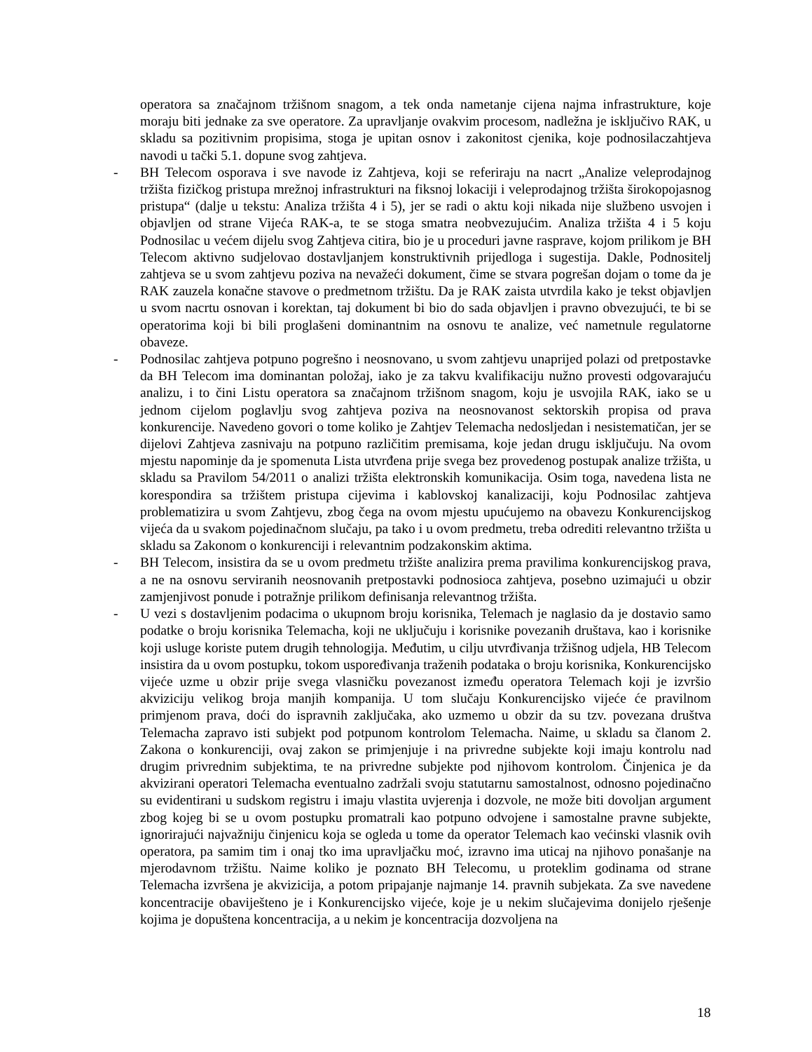operatora sa značajnom tržišnom snagom, a tek onda nametanje cijena najma infrastrukture, koje moraju biti jednake za sve operatore. Za upravljanje ovakvim procesom, nadležna je isključivo RAK, u skladu sa pozitivnim propisima, stoga je upitan osnov i zakonitost cjenika, koje podnosilaczahtjeva navodi u tački 5.1. dopune svog zahtjeva.
- BH Telecom osporava i sve navode iz Zahtjeva, koji se referiraju na nacrt „Analize veleprodajnog tržišta fizičkog pristupa mrežnoj infrastrukturi na fiksnoj lokaciji i veleprodajnog tržišta širokopojasnog pristupa“ (dalje u tekstu: Analiza tržišta 4 i 5), jer se radi o aktu koji nikada nije službeno usvojen i objavljen od strane Vijeća RAK-a, te se stoga smatra neobvezujućim. Analiza tržišta 4 i 5 koju Podnosilac u većem dijelu svog Zahtjeva citira, bio je u proceduri javne rasprave, kojom prilikom je BH Telecom aktivno sudjelovao dostavljanjem konstruktivnih prijedloga i sugestija. Dakle, Podnositelj zahtjeva se u svom zahtjevu poziva na nevažeći dokument, čime se stvara pogrešan dojam o tome da je RAK zauzela konačne stavove o predmetnom tržištu. Da je RAK zaista utvrdila kako je tekst objavljen u svom nacrtu osnovan i korektan, taj dokument bi bio do sada objavljen i pravno obvezujući, te bi se operatorima koji bi bili proglašeni dominantnim na osnovu te analize, već nametnule regulatorne obaveze.
- Podnosilac zahtjeva potpuno pogrešno i neosnovano, u svom zahtjevu unaprijed polazi od pretpostavke da BH Telecom ima dominantan položaj, iako je za takvu kvalifikaciju nužno provesti odgovarajuću analizu, i to čini Listu operatora sa značajnom tržišnom snagom, koju je usvojila RAK, iako se u jednom cijelom poglavlju svog zahtjeva poziva na neosnovanost sektorskih propisa od prava konkurencije. Navedeno govori o tome koliko je Zahtjev Telemacha nedosljedan i nesistematičan, jer se dijelovi Zahtjeva zasnivaju na potpuno različitim premisama, koje jedan drugu isključuju. Na ovom mjestu napominje da je spomenuta Lista utvrđena prije svega bez provedenog postupak analize tržišta, u skladu sa Pravilom 54/2011 o analizi tržišta elektronskih komunikacija. Osim toga, navedena lista ne korespondira sa tržištem pristupa cijevima i kablovskoj kanalizaciji, koju Podnosilac zahtjeva problematizira u svom Zahtjevu, zbog čega na ovom mjestu upućujemo na obavezu Konkurencijskog vijeća da u svakom pojedinačnom slučaju, pa tako i u ovom predmetu, treba odrediti relevantno tržišta u skladu sa Zakonom o konkurenciji i relevantnim podzakonskim aktima.
- BH Telecom, insistira da se u ovom predmetu tržište analizira prema pravilima konkurencijskog prava, a ne na osnovu serviranih neosnovanih pretpostavki podnosioca zahtjeva, posebno uzimajući u obzir zamjenjivost ponude i potražnje prilikom definisanja relevantnog tržišta.
- U vezi s dostavljenim podacima o ukupnom broju korisnika, Telemach je naglasio da je dostavio samo podatke o broju korisnika Telemacha, koji ne uključuju i korisnike povezanih društava, kao i korisnike koji usluge koriste putem drugih tehnologija. Međutim, u cilju utvrđivanja tržišnog udjela, HB Telecom insistira da u ovom postupku, tokom uspoređivanja traženih podataka o broju korisnika, Konkurencijsko vijeće uzme u obzir prije svega vlasničku povezanost između operatora Telemach koji je izvršio akviziciju velikog broja manjih kompanija. U tom slučaju Konkurencijsko vijeće će pravilnom primjenom prava, doći do ispravnih zaključaka, ako uzmemo u obzir da su tzv. povezana društva Telemacha zapravo isti subjekt pod potpunom kontrolom Telemacha. Naime, u skladu sa članom 2. Zakona o konkurenciji, ovaj zakon se primjenjuje i na privredne subjekte koji imaju kontrolu nad drugim privrednim subjektima, te na privredne subjekte pod njihovom kontrolom. Činjenica je da akvizirani operatori Telemacha eventualno zadržali svoju statutarnu samostalnost, odnosno pojedinačno su evidentirani u sudskom registru i imaju vlastita uvjerenja i dozvole, ne može biti dovoljan argument zbog kojeg bi se u ovom postupku promatrali kao potpuno odvojene i samostalne pravne subjekte, ignorirajući najvažniju činjenicu koja se ogleda u tome da operator Telemach kao većinski vlasnik ovih operatora, pa samim tim i onaj tko ima upravljačku moć, izravno ima uticaj na njihovo ponašanje na mjerodavnom tržištu. Naime koliko je poznato BH Telecomu, u proteklim godinama od strane Telemacha izvršena je akvizicija, a potom pripajanje najmanje 14. pravnih subjekata. Za sve navedene koncentracije obaviješteno je i Konkurencijsko vijeće, koje je u nekim slučajevima donijelo rješenje kojima je dopuštena koncentracija, a u nekim je koncentracija dozvoljena na
18